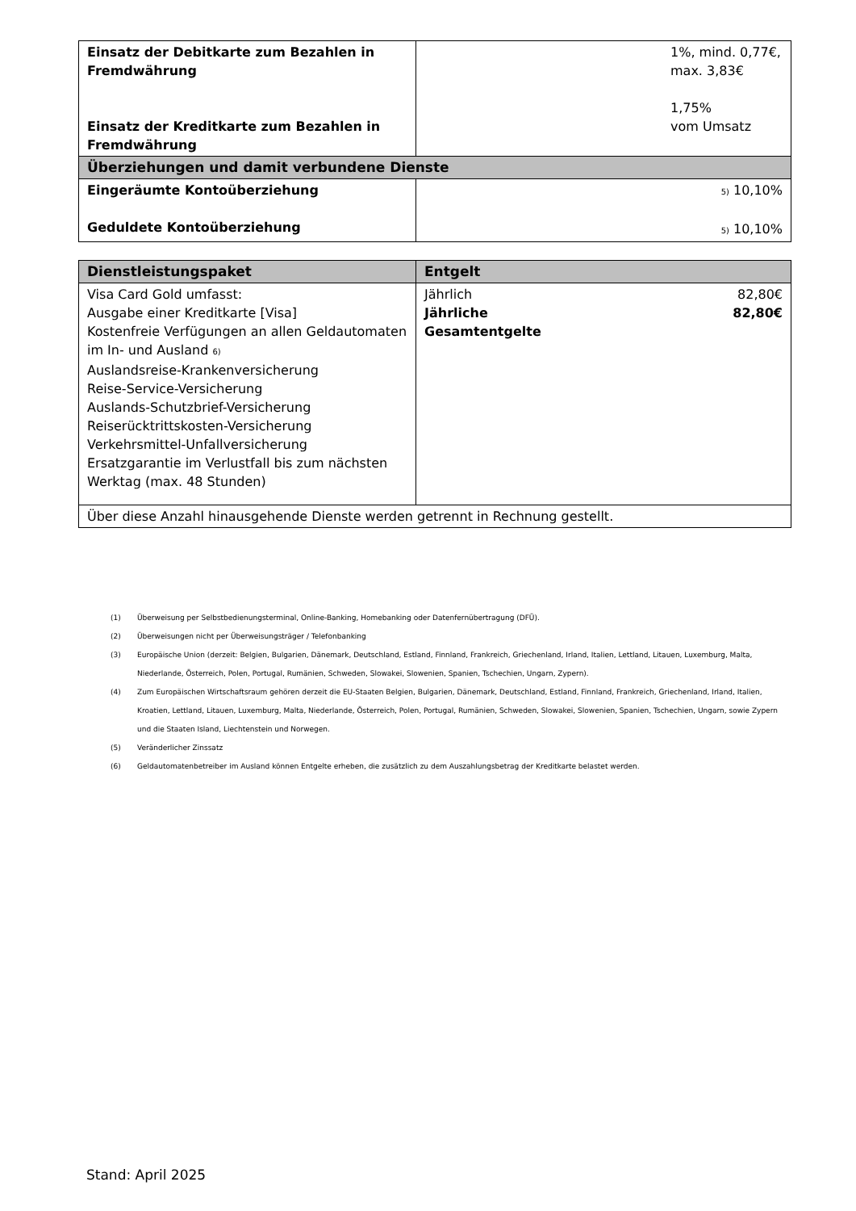| Einsatz der Debitkarte zum Bezahlen in Fremdwährung Einsatz der Kreditkarte zum Bezahlen in Fremdwährung | 1%, mind. 0,77€, max. 3,83€ 1,75% vom Umsatz |
| Überziehungen und damit verbundene Dienste | |
| Eingeräumte Kontoüberziehung Geduldete Kontoüberziehung | <sup>5)</sup> 10,10% <sup>5)</sup> 10,10% |
| Dienstleistungspaket | Entgelt | |
| --- | --- | --- |
| Visa Card Gold umfasst: Ausgabe einer Kreditkarte [Visa] Kostenfreie Verfügungen an allen Geldautomaten im In- und Ausland <sup>6)</sup> Auslandsreise-Krankenversicherung Reise-Service-Versicherung Auslands-Schutzbrief-Versicherung Reiserücktrittskosten-Versicherung Verkehrsmittel-Unfallversicherung Ersatzgarantie im Verlustfall bis zum nächsten Werktag (max. 48 Stunden) | Jährlich Jährliche Gesamtentgelte | 82,80€ 82,80€ |
| Über diese Anzahl hinausgehende Dienste werden getrennt in Rechnung gestellt. | | |
(1) Überweisung per Selbstbedienungsterminal, Online-Banking, Homebanking oder Datenfernübertragung (DFÜ).
(2) Überweisungen nicht per Überweisungsträger / Telefonbanking
(3) Europäische Union (derzeit: Belgien, Bulgarien, Dänemark, Deutschland, Estland, Finnland, Frankreich, Griechenland, Irland, Italien, Lettland, Litauen, Luxemburg, Malta, Niederlande, Österreich, Polen, Portugal, Rumänien, Schweden, Slowakei, Slowenien, Spanien, Tschechien, Ungarn, Zypern).
(4) Zum Europäischen Wirtschaftsraum gehören derzeit die EU-Staaten Belgien, Bulgarien, Dänemark, Deutschland, Estland, Finnland, Frankreich, Griechenland, Irland, Italien, Kroatien, Lettland, Litauen, Luxemburg, Malta, Niederlande, Österreich, Polen, Portugal, Rumänien, Schweden, Slowakei, Slowenien, Spanien, Tschechien, Ungarn, sowie Zypern und die Staaten Island, Liechtenstein und Norwegen.
(5) Veränderlicher Zinssatz
(6) Geldautomatenbetreiber im Ausland können Entgelte erheben, die zusätzlich zu dem Auszahlungsbetrag der Kreditkarte belastet werden.
Stand: April 2025